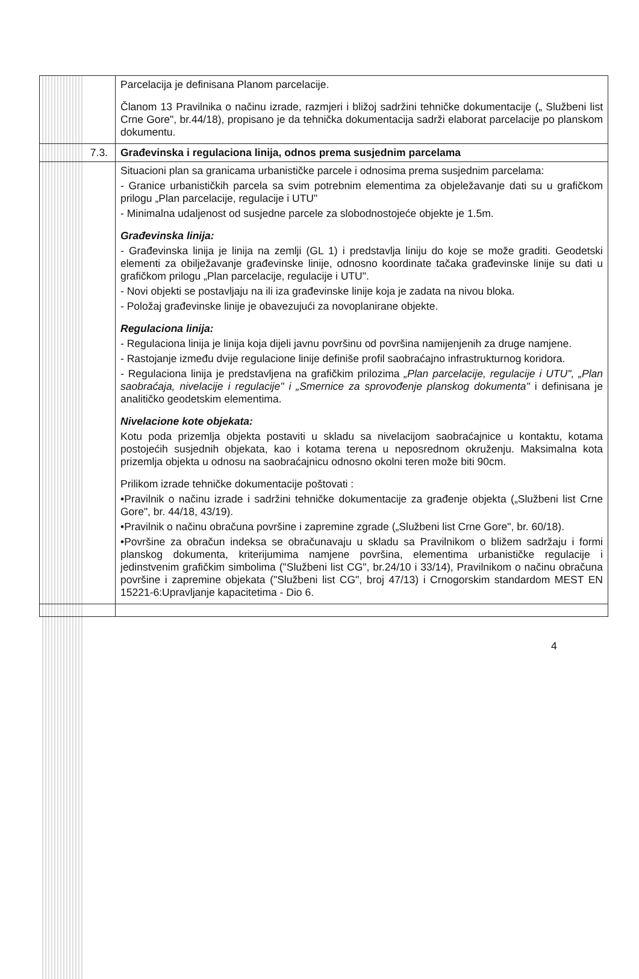| | Parcelacija je definisana Planom parcelacije. Članom 13 Pravilnika o načinu izrade, razmjeri i bližoj sadržini tehničke dokumentacije („ Službeni list Crne Gore", br.44/18), propisano je da tehnička dokumentacija sadrži elaborat parcelacije po planskom dokumentu. |
| 7.3. | Građevinska i regulaciona linija, odnos prema susjednim parcelama |
| | Situacioni plan sa granicama urbanističke parcele i odnosima prema susjednim parcelama: - Granice urbanističkih parcela sa svim potrebnim elementima za objeležavanje dati su u grafičkom prilogu „Plan parcelacije, regulacije i UTU" - Minimalna udaljenost od susjedne parcele za slobodnostojeće objekte je 1.5m. Građevinska linija: - Građevinska linija je linija na zemlji (GL 1) i predstavlja liniju do koje se može graditi. Geodetski elementi za obilježavanje građevinske linije, odnosno koordinate tačaka građevinske linije su dati u grafičkom prilogu „Plan parcelacije, regulacije i UTU". - Novi objekti se postavljaju na ili iza građevinske linije koja je zadata na nivou bloka. - Položaj građevinske linije je obavezujući za novoplanirane objekte. Regulaciona linija: - Regulaciona linija je linija koja dijeli javnu površinu od površina namijenjenih za druge namjene. - Rastojanje između dvije regulacione linije definiše profil saobraćajno infrastrukturnog koridora. - Regulaciona linija je predstavljena na grafičkim prilozima „Plan parcelacije, regulacije i UTU", „Plan saobraćaja, nivelacije i regulacije" i „Smernice za sprovođenje planskog dokumenta" i definisana je analitičko geodetskim elementima. Nivelacione kote objekata: Kotu poda prizemlja objekta postaviti u skladu sa nivelacijom saobraćajnice u kontaktu, kotama postojećih susjednih objekata, kao i kotama terena u neposrednom okruženju. Maksimalna kota prizemlja objekta u odnosu na saobraćajnicu odnosno okolni teren može biti 90cm. Prilikom izrade tehničke dokumentacije poštovati : •Pravilnik o načinu izrade i sadržini tehničke dokumentacije za građenje objekta („Službeni list Crne Gore", br. 44/18, 43/19). •Pravilnik o načinu obračuna površine i zapremine zgrade („Službeni list Crne Gore", br. 60/18). •Površine za obračun indeksa se obračunavaju u skladu sa Pravilnikom o bližem sadržaju i formi planskog dokumenta, kriterijumima namjene površina, elementima urbanističke regulacije i jedinstvenim grafičkim simbolima ("Službeni list CG", br.24/10 i 33/14), Pravilnikom o načinu obračuna površine i zapremine objekata ("Službeni list CG", broj 47/13) i Crnogorskim standardom MEST EN 15221-6:Upravljanje kapacitetima - Dio 6. |
4